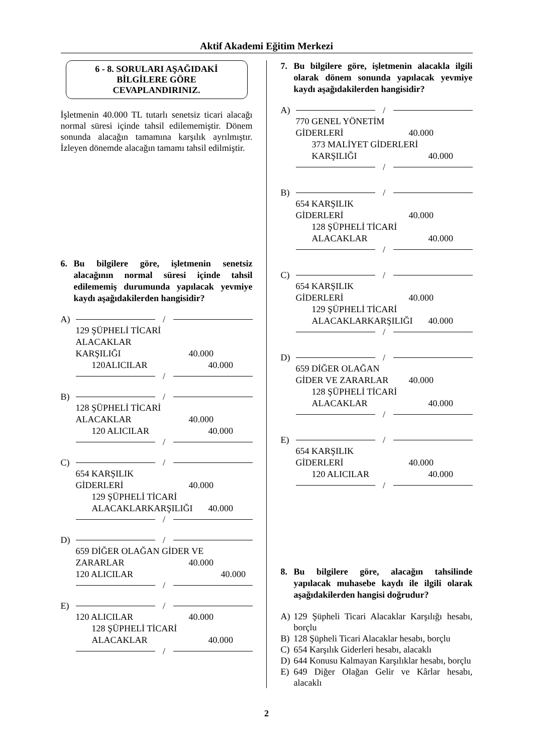Aktif Akademi Eğitim Merkezi
6 - 8. SORULARI AŞAĞIDAKİ
BİLGİLERE GÖRE
CEVAPLANDIRINIZ.
İşletmenin 40.000 TL tutarlı senetsiz ticari alacağı normal süresi içinde tahsil edilememiştir. Dönem sonunda alacağın tamamına karşılık ayrılmıştır. İzleyen dönemde alacağın tamamı tahsil edilmiştir.
6. Bu bilgilere göre, işletmenin senetsiz alacağının normal süresi içinde tahsil edilememiş durumunda yapılacak yevmiye kaydı aşağıdakilerden hangisidir?
A) /
129 ŞÜPHELİ TİCARİ
ALACAKLAR
KARŞILIĞI 40.000
120ALICILAR 40.000
/
B) /
128 ŞÜPHELİ TİCARİ
ALACAKLAR 40.000
120 ALICILAR 40.000
/
C) /
654 KARŞILIK
GİDERLERİ 40.000
129 ŞÜPHELİ TİCARİ
ALACAKLARKARŞILIĞI 40.000
/
D) /
659 DİĞER OLAĞAN GİDER VE
ZARARLAR 40.000
120 ALICILAR 40.000
/
E) /
120 ALICILAR 40.000
128 ŞÜPHELİ TİCARİ
ALACAKLAR 40.000
/
7. Bu bilgilere göre, işletmenin alacakla ilgili olarak dönem sonunda yapılacak yevmiye kaydı aşağıdakilerden hangisidir?
A) /
770 GENEL YÖNETİM
GİDERLERİ 40.000
373 MALİYET GİDERLERİ
KARŞILIĞI 40.000
/
B) /
654 KARŞILIK
GİDERLERİ 40.000
128 ŞÜPHELİ TİCARİ
ALACAKLAR 40.000
/
C) /
654 KARŞILIK
GİDERLERİ 40.000
129 ŞÜPHELİ TİCARİ
ALACAKLARKARŞILIĞI 40.000
/
D) /
659 DİĞER OLAĞAN
GİDER VE ZARARLAR 40.000
128 ŞÜPHELİ TİCARİ
ALACAKLAR 40.000
/
E) /
654 KARŞILIK
GİDERLERİ 40.000
120 ALICILAR 40.000
/
8. Bu bilgilere göre, alacağın tahsilinde yapılacak muhasebe kaydı ile ilgili olarak aşağıdakilerden hangisi doğrudur?
A) 129 Şüpheli Ticari Alacaklar Karşılığı hesabı, borçlu
B) 128 Şüpheli Ticari Alacaklar hesabı, borçlu
C) 654 Karşılık Giderleri hesabı, alacaklı
D) 644 Konusu Kalmayan Karşılıklar hesabı, borçlu
E) 649 Diğer Olağan Gelir ve Kârlar hesabı, alacaklı
2